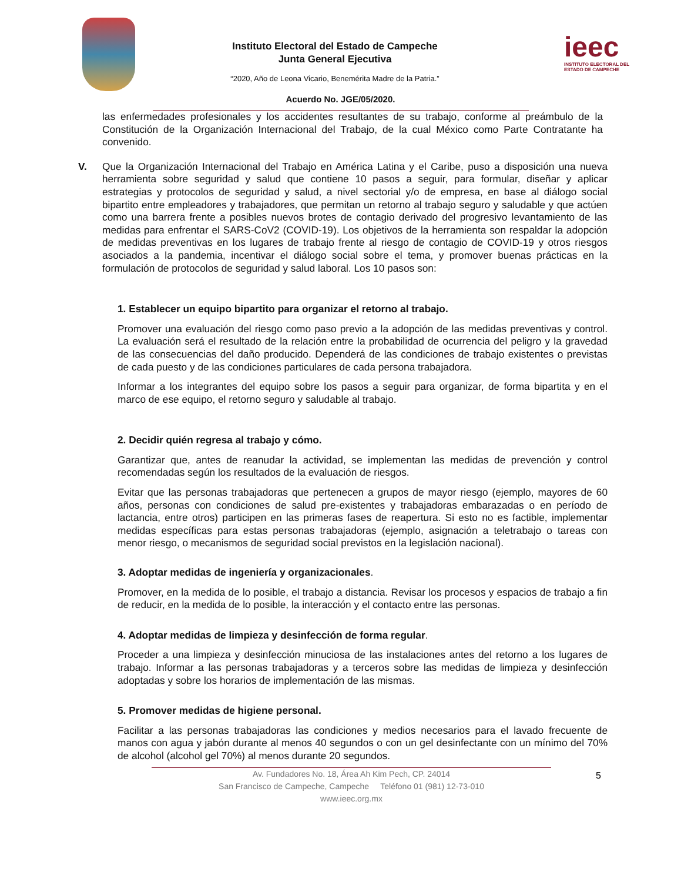Instituto Electoral del Estado de Campeche
Junta General Ejecutiva
“2020, Año de Leona Vicario, Benemérita Madre de la Patria.”
ieec
INSTITUTO ELECTORAL DEL
ESTADO DE CAMPECHE
Acuerdo No. JGE/05/2020.
las enfermedades profesionales y los accidentes resultantes de su trabajo, conforme al preámbulo de la Constitución de la Organización Internacional del Trabajo, de la cual México como Parte Contratante ha convenido.
V. Que la Organización Internacional del Trabajo en América Latina y el Caribe, puso a disposición una nueva herramienta sobre seguridad y salud que contiene 10 pasos a seguir, para formular, diseñar y aplicar estrategias y protocolos de seguridad y salud, a nivel sectorial y/o de empresa, en base al diálogo social bipartito entre empleadores y trabajadores, que permitan un retorno al trabajo seguro y saludable y que actúen como una barrera frente a posibles nuevos brotes de contagio derivado del progresivo levantamiento de las medidas para enfrentar el SARS-CoV2 (COVID-19). Los objetivos de la herramienta son respaldar la adopción de medidas preventivas en los lugares de trabajo frente al riesgo de contagio de COVID-19 y otros riesgos asociados a la pandemia, incentivar el diálogo social sobre el tema, y promover buenas prácticas en la formulación de protocolos de seguridad y salud laboral. Los 10 pasos son:
1. Establecer un equipo bipartito para organizar el retorno al trabajo.
Promover una evaluación del riesgo como paso previo a la adopción de las medidas preventivas y control. La evaluación será el resultado de la relación entre la probabilidad de ocurrencia del peligro y la gravedad de las consecuencias del daño producido. Dependerá de las condiciones de trabajo existentes o previstas de cada puesto y de las condiciones particulares de cada persona trabajadora.
Informar a los integrantes del equipo sobre los pasos a seguir para organizar, de forma bipartita y en el marco de ese equipo, el retorno seguro y saludable al trabajo.
2. Decidir quién regresa al trabajo y cómo.
Garantizar que, antes de reanudar la actividad, se implementan las medidas de prevención y control recomendadas según los resultados de la evaluación de riesgos.
Evitar que las personas trabajadoras que pertenecen a grupos de mayor riesgo (ejemplo, mayores de 60 años, personas con condiciones de salud pre-existentes y trabajadoras embarazadas o en período de lactancia, entre otros) participen en las primeras fases de reapertura. Si esto no es factible, implementar medidas específicas para estas personas trabajadoras (ejemplo, asignación a teletrabajo o tareas con menor riesgo, o mecanismos de seguridad social previstos en la legislación nacional).
3. Adoptar medidas de ingeniería y organizacionales.
Promover, en la medida de lo posible, el trabajo a distancia. Revisar los procesos y espacios de trabajo a fin de reducir, en la medida de lo posible, la interacción y el contacto entre las personas.
4. Adoptar medidas de limpieza y desinfección de forma regular.
Proceder a una limpieza y desinfección minuciosa de las instalaciones antes del retorno a los lugares de trabajo. Informar a las personas trabajadoras y a terceros sobre las medidas de limpieza y desinfección adoptadas y sobre los horarios de implementación de las mismas.
5. Promover medidas de higiene personal.
Facilitar a las personas trabajadoras las condiciones y medios necesarios para el lavado frecuente de manos con agua y jabón durante al menos 40 segundos o con un gel desinfectante con un mínimo del 70% de alcohol (alcohol gel 70%) al menos durante 20 segundos.
5 Av. Fundadores No. 18, Área Ah Kim Pech, CP. 24014
San Francisco de Campeche, Campeche Teléfono 01 (981) 12-73-010
www.ieec.org.mx